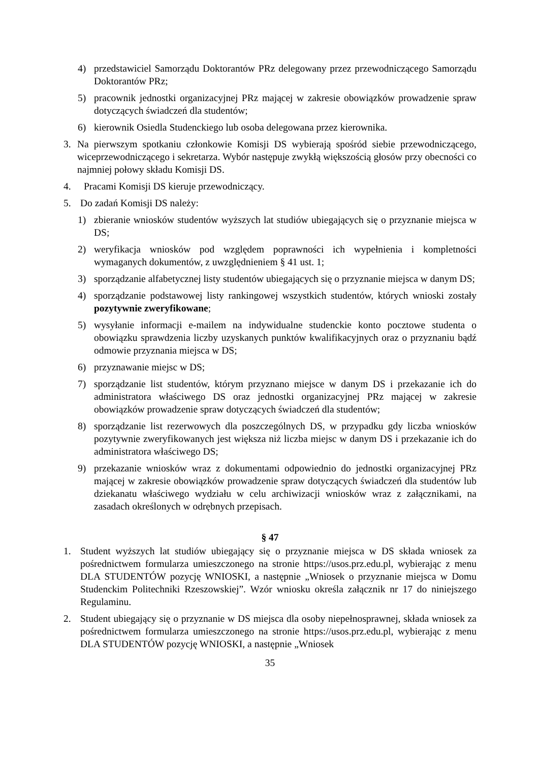4) przedstawiciel Samorządu Doktorantów PRz delegowany przez przewodniczącego Samorządu Doktorantów PRz;
5) pracownik jednostki organizacyjnej PRz mającej w zakresie obowiązków prowadzenie spraw dotyczących świadczeń dla studentów;
6) kierownik Osiedla Studenckiego lub osoba delegowana przez kierownika.
3. Na pierwszym spotkaniu członkowie Komisji DS wybierają spośród siebie przewodniczącego, wiceprzewodniczącego i sekretarza. Wybór następuje zwykłą większością głosów przy obecności co najmniej połowy składu Komisji DS.
4. Pracami Komisji DS kieruje przewodniczący.
5. Do zadań Komisji DS należy:
1) zbieranie wniosków studentów wyższych lat studiów ubiegających się o przyznanie miejsca w DS;
2) weryfikacja wniosków pod względem poprawności ich wypełnienia i kompletności wymaganych dokumentów, z uwzględnieniem § 41 ust. 1;
3) sporządzanie alfabetycznej listy studentów ubiegających się o przyznanie miejsca w danym DS;
4) sporządzanie podstawowej listy rankingowej wszystkich studentów, których wnioski zostały pozytywnie zweryfikowane;
5) wysyłanie informacji e-mailem na indywidualne studenckie konto pocztowe studenta o obowiązku sprawdzenia liczby uzyskanych punktów kwalifikacyjnych oraz o przyznaniu bądź odmowie przyznania miejsca w DS;
6) przyznawanie miejsc w DS;
7) sporządzanie list studentów, którym przyznano miejsce w danym DS i przekazanie ich do administratora właściwego DS oraz jednostki organizacyjnej PRz mającej w zakresie obowiązków prowadzenie spraw dotyczących świadczeń dla studentów;
8) sporządzanie list rezerwowych dla poszczególnych DS, w przypadku gdy liczba wniosków pozytywnie zweryfikowanych jest większa niż liczba miejsc w danym DS i przekazanie ich do administratora właściwego DS;
9) przekazanie wniosków wraz z dokumentami odpowiednio do jednostki organizacyjnej PRz mającej w zakresie obowiązków prowadzenie spraw dotyczących świadczeń dla studentów lub dziekanatu właściwego wydziału w celu archiwizacji wniosków wraz z załącznikami, na zasadach określonych w odrębnych przepisach.
§ 47
1. Student wyższych lat studiów ubiegający się o przyznanie miejsca w DS składa wniosek za pośrednictwem formularza umieszczonego na stronie https://usos.prz.edu.pl, wybierając z menu DLA STUDENTÓW pozycję WNIOSKI, a następnie „Wniosek o przyznanie miejsca w Domu Studenckim Politechniki Rzeszowskiej”. Wzór wniosku określa załącznik nr 17 do niniejszego Regulaminu.
2. Student ubiegający się o przyznanie w DS miejsca dla osoby niepełnosprawnej, składa wniosek za pośrednictwem formularza umieszczonego na stronie https://usos.prz.edu.pl, wybierając z menu DLA STUDENTÓW pozycję WNIOSKI, a następnie „Wniosek
35